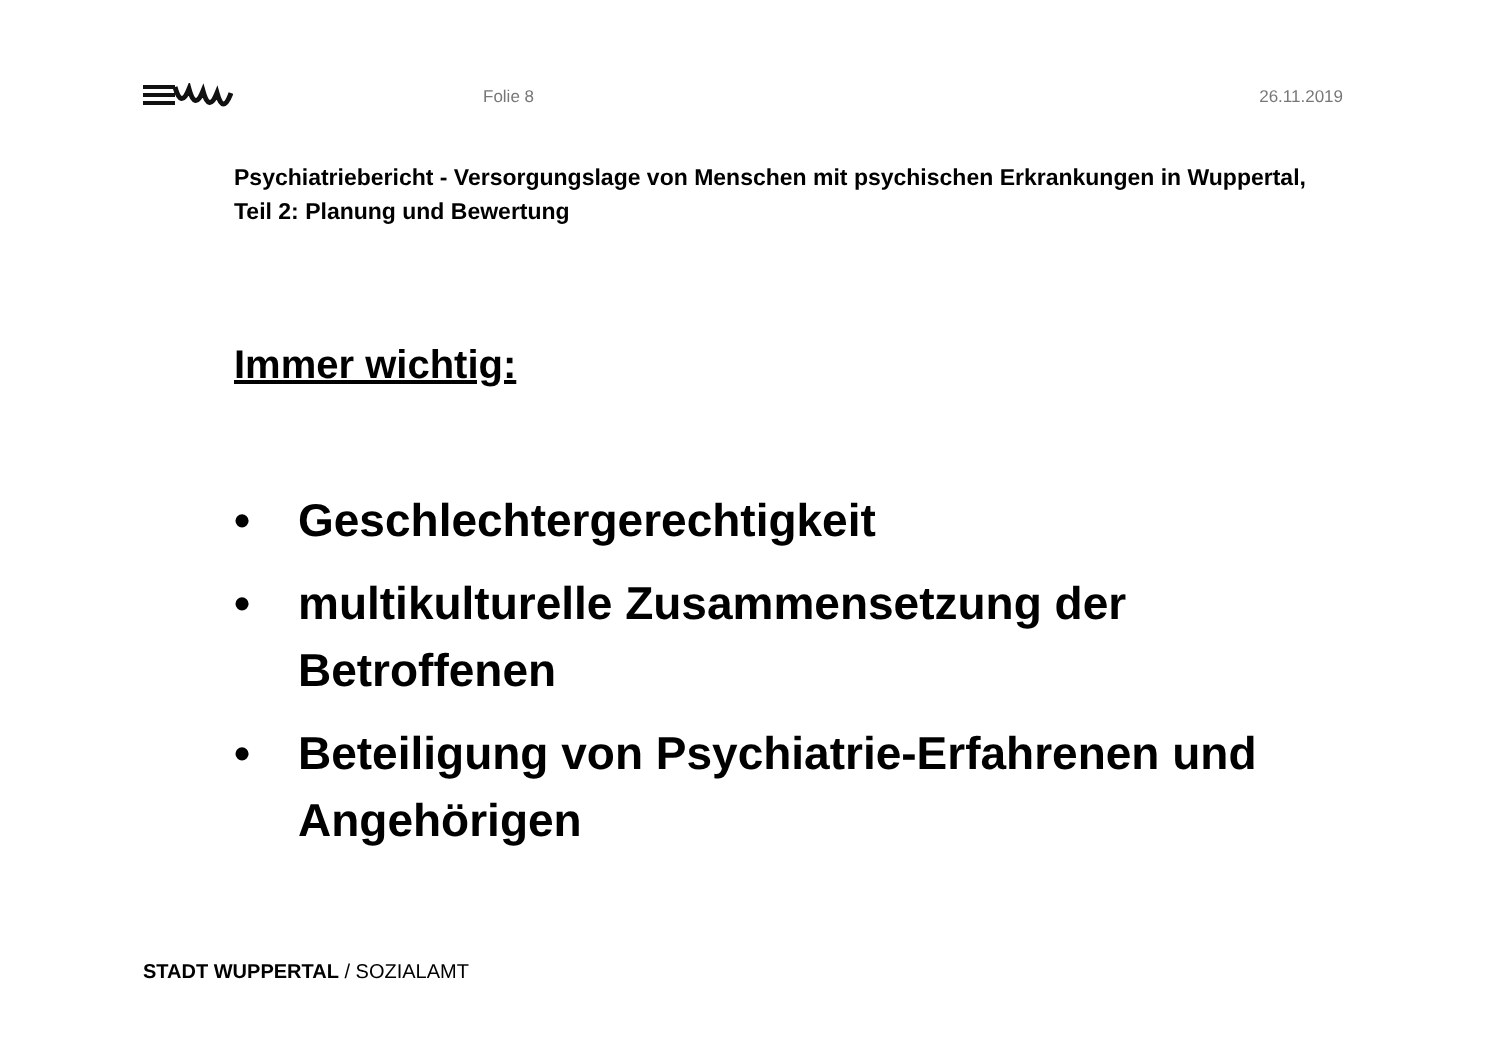Folie 8 26.11.2019
Psychiatriebericht - Versorgungslage von Menschen mit psychischen Erkrankungen in Wuppertal, Teil 2: Planung und Bewertung
Immer wichtig:
• Geschlechtergerechtigkeit
• multikulturelle Zusammensetzung der Betroffenen
• Beteiligung von Psychiatrie-Erfahrenen und Angehörigen
STADT WUPPERTAL / SOZIALAMT